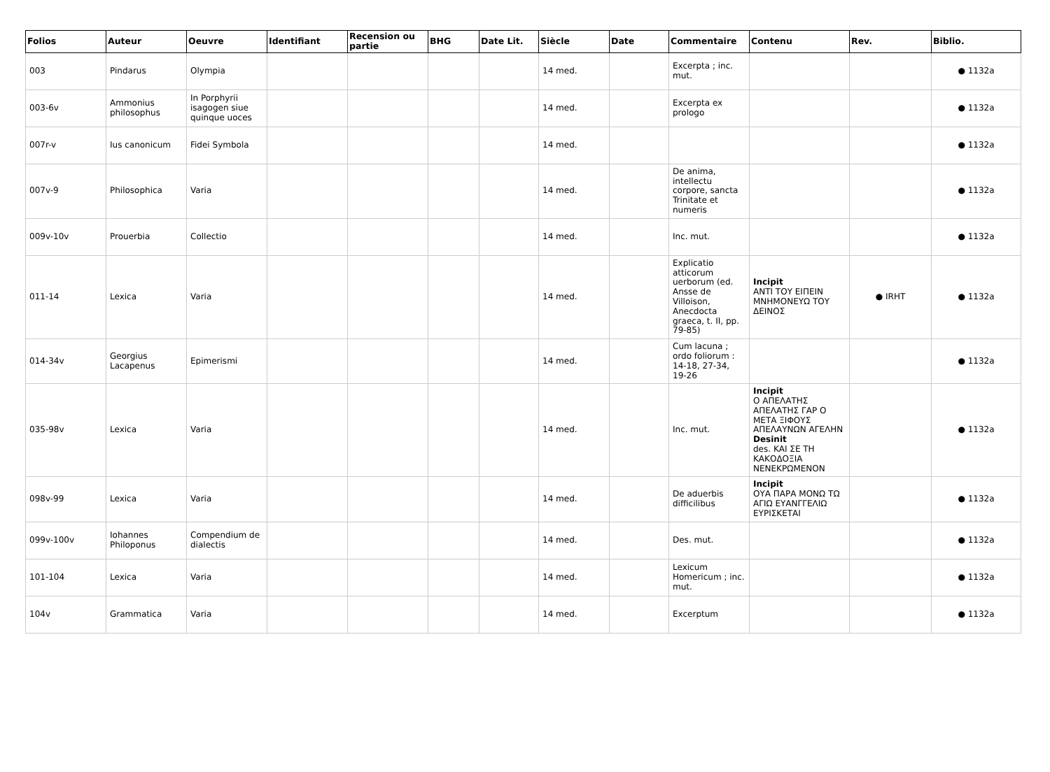| Folios | Auteur | Oeuvre | Identifiant | Recension ou partie | BHG | Date Lit. | Siècle | Date | Commentaire | Contenu | Rev. | Biblio. |
| --- | --- | --- | --- | --- | --- | --- | --- | --- | --- | --- | --- | --- |
| 003 | Pindarus | Olympia | | | | | 14 med. | | Excerpta ; inc. mut. | | | ● 1132a |
| 003-6v | Ammonius philosophus | In Porphyrii isagogen siue quinque uoces | | | | | 14 med. | | Excerpta ex prologo | | | ● 1132a |
| 007r-v | Ius canonicum | Fidei Symbola | | | | | 14 med. | | | | | ● 1132a |
| 007v-9 | Philosophica | Varia | | | | | 14 med. | | De anima, intellectu corpore, sancta Trinitate et numeris | | | ● 1132a |
| 009v-10v | Prouerbia | Collectio | | | | | 14 med. | | Inc. mut. | | | ● 1132a |
| 011-14 | Lexica | Varia | | | | | 14 med. | | Explicatio atticorum uerborum (ed. Ansse de Villoison, Anecdocta graeca, t. II, pp. 79-85) | Incipit ΑΝΤΙ ΤΟΥ ΕΙΠΕΙΝ ΜΝΗΜΟΝΕΥΩ ΤΟΥ ΔΕΙΝΟΣ | ● IRHT | ● 1132a |
| 014-34v | Georgius Lacapenus | Epimerismi | | | | | 14 med. | | Cum lacuna ; ordo foliorum : 14-18, 27-34, 19-26 | | | ● 1132a |
| 035-98v | Lexica | Varia | | | | | 14 med. | | Inc. mut. | Incipit Ο ΑΠΕΛΑΤΗΣ ΑΠΕΛΑΤΗΣ ΓΑΡ Ο ΜΕΤΑ ΞΙΦΟΥΣ ΑΠΕΛΑΥΝΩΝ ΑΓΕΛΗΝ Desinit des. ΚΑΙ ΣΕ ΤΗ ΚΑΚΟΔΟΞΙΑ ΝΕΝΕΚΡΩΜΕΝΟΝ | | ● 1132a |
| 098v-99 | Lexica | Varia | | | | | 14 med. | | De aduerbis difficilibus | Incipit ΟΥΑ ΠΑΡΑ ΜΟΝΩ ΤΩ ΑΓΙΩ ΕΥΑΝΓΓΕΛΙΩ ΕΥΡΙΣΚΕΤΑΙ | | ● 1132a |
| 099v-100v | Iohannes Philoponus | Compendium de dialectis | | | | | 14 med. | | Des. mut. | | | ● 1132a |
| 101-104 | Lexica | Varia | | | | | 14 med. | | Lexicum Homericum ; inc. mut. | | | ● 1132a |
| 104v | Grammatica | Varia | | | | | 14 med. | | Excerptum | | | ● 1132a |